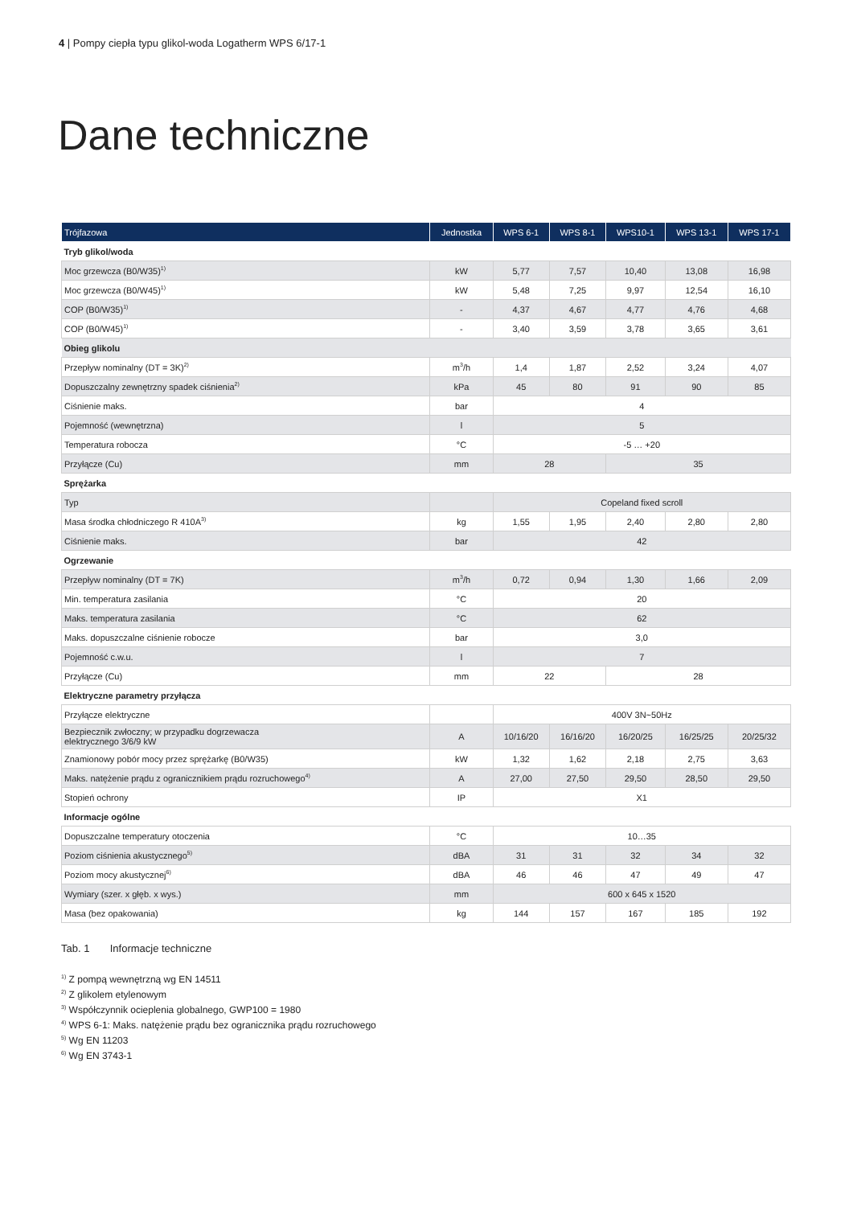4 | Pompy ciepła typu glikol-woda Logatherm WPS 6/17-1
Dane techniczne
| Trójfazowa | Jednostka | WPS 6-1 | WPS 8-1 | WPS10-1 | WPS 13-1 | WPS 17-1 |
| --- | --- | --- | --- | --- | --- | --- |
| Tryb glikol/woda | | | | | | |
| Moc grzewcza (B0/W35)<sup>1)</sup> | kW | 5,77 | 7,57 | 10,40 | 13,08 | 16,98 |
| Moc grzewcza (B0/W45)<sup>1)</sup> | kW | 5,48 | 7,25 | 9,97 | 12,54 | 16,10 |
| COP (B0/W35)<sup>1)</sup> | - | 4,37 | 4,67 | 4,77 | 4,76 | 4,68 |
| COP (B0/W45)<sup>1)</sup> | - | 3,40 | 3,59 | 3,78 | 3,65 | 3,61 |
| Obieg glikolu | | | | | | |
| Przepływ nominalny (DT = 3K)<sup>2)</sup> | m<sup>3</sup>/h | 1,4 | 1,87 | 2,52 | 3,24 | 4,07 |
| Dopuszczalny zewnętrzny spadek ciśnienia<sup>2)</sup> | kPa | 45 | 80 | 91 | 90 | 85 |
| Ciśnienie maks. | bar | 4 | | | | |
| Pojemność (wewnętrzna) | l | 5 | | | | |
| Temperatura robocza | °C | -5 … +20 | | | | |
| Przyłącze (Cu) | mm | 28 | | 35 | | |
| Sprężarka | | | | | | |
| Typ | | Copeland fixed scroll | | | | |
| Masa środka chłodniczego R 410A<sup>3)</sup> | kg | 1,55 | 1,95 | 2,40 | 2,80 | 2,80 |
| Ciśnienie maks. | bar | 42 | | | | |
| Ogrzewanie | | | | | | |
| Przepływ nominalny (DT = 7K) | m<sup>3</sup>/h | 0,72 | 0,94 | 1,30 | 1,66 | 2,09 |
| Min. temperatura zasilania | °C | 20 | | | | |
| Maks. temperatura zasilania | °C | 62 | | | | |
| Maks. dopuszczalne ciśnienie robocze | bar | 3,0 | | | | |
| Pojemność c.w.u. | l | 7 | | | | |
| Przyłącze (Cu) | mm | 22 | | 28 | | |
| Elektryczne parametry przyłącza | | | | | | |
| Przyłącze elektryczne | | 400V 3N~50Hz | | | | |
| Bezpiecznik zwłoczny; w przypadku dogrzewacza elektrycznego 3/6/9 kW | A | 10/16/20 | 16/16/20 | 16/20/25 | 16/25/25 | 20/25/32 |
| Znamionowy pobór mocy przez sprężarkę (B0/W35) | kW | 1,32 | 1,62 | 2,18 | 2,75 | 3,63 |
| Maks. natężenie prądu z ogranicznikiem prądu rozruchowego<sup>4)</sup> | A | 27,00 | 27,50 | 29,50 | 28,50 | 29,50 |
| Stopień ochrony | IP | X1 | | | | |
| Informacje ogólne | | | | | | |
| Dopuszczalne temperatury otoczenia | °C | 10…35 | | | | |
| Poziom ciśnienia akustycznego<sup>5)</sup> | dBA | 31 | 31 | 32 | 34 | 32 |
| Poziom mocy akustycznej<sup>6)</sup> | dBA | 46 | 46 | 47 | 49 | 47 |
| Wymiary (szer. x głęb. x wys.) | mm | 600 x 645 x 1520 | | | | |
| Masa (bez opakowania) | kg | 144 | 157 | 167 | 185 | 192 |
Tab. 1 Informacje techniczne
<sup>1)</sup> Z pompą wewnętrzną wg EN 14511
<sup>2)</sup> Z glikolem etylenowym
<sup>3)</sup> Współczynnik ocieplenia globalnego, GWP100 = 1980
<sup>4)</sup> WPS 6-1: Maks. natężenie prądu bez ogranicznika prądu rozruchowego
<sup>5)</sup> Wg EN 11203
<sup>6)</sup> Wg EN 3743-1